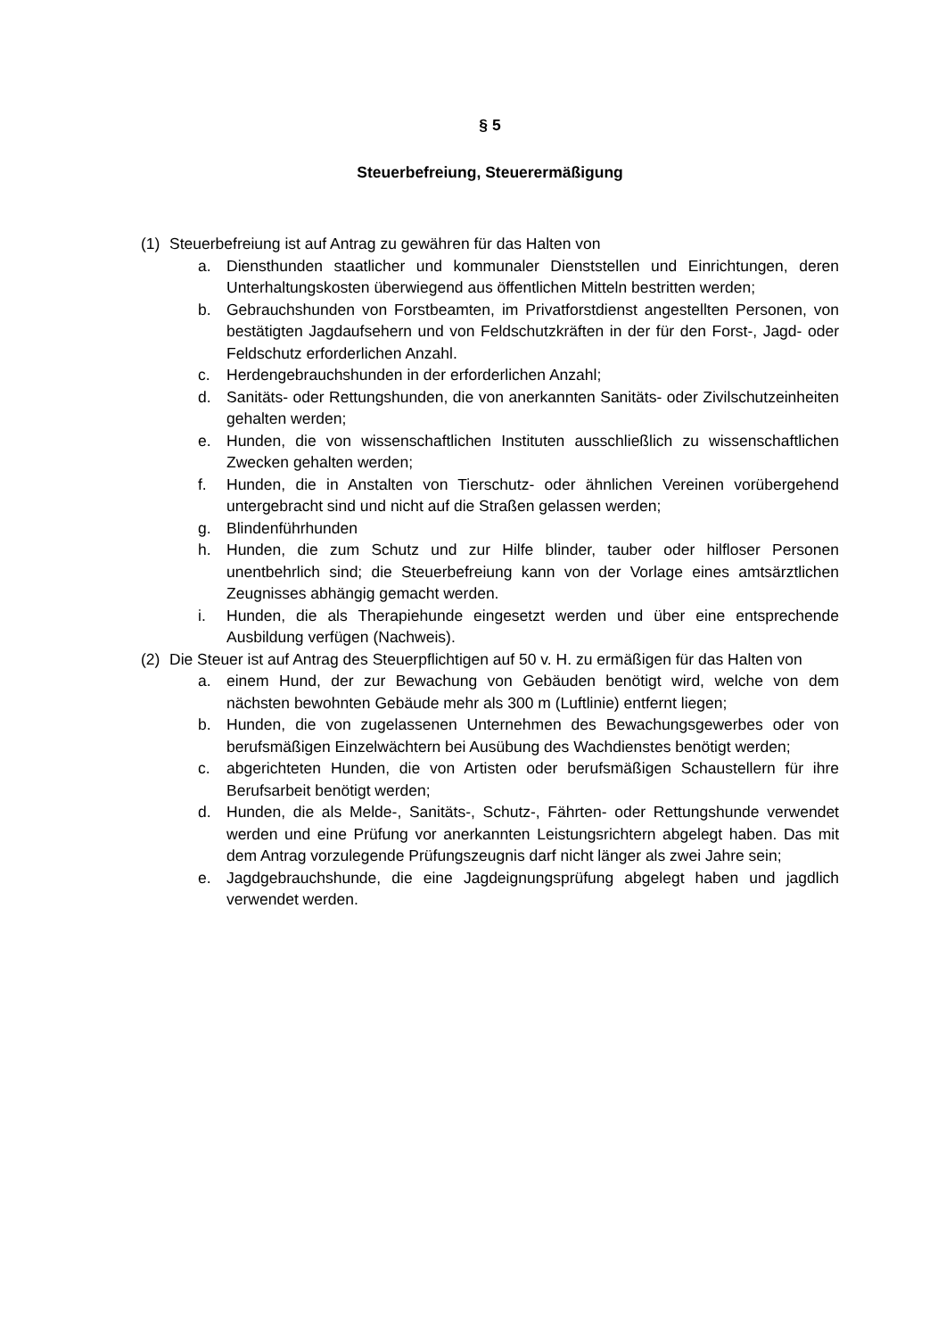§ 5
Steuerbefreiung, Steuerermäßigung
(1) Steuerbefreiung ist auf Antrag zu gewähren für das Halten von
a. Diensthunden staatlicher und kommunaler Dienststellen und Einrichtungen, deren Unterhaltungskosten überwiegend aus öffentlichen Mitteln bestritten werden;
b. Gebrauchshunden von Forstbeamten, im Privatforstdienst angestellten Personen, von bestätigten Jagdaufsehern und von Feldschutzkräften in der für den Forst-, Jagd- oder Feldschutz erforderlichen Anzahl.
c. Herdengebrauchshunden in der erforderlichen Anzahl;
d. Sanitäts- oder Rettungshunden, die von anerkannten Sanitäts- oder Zivilschutzeinheiten gehalten werden;
e. Hunden, die von wissenschaftlichen Instituten ausschließlich zu wissenschaftlichen Zwecken gehalten werden;
f. Hunden, die in Anstalten von Tierschutz- oder ähnlichen Vereinen vorübergehend untergebracht sind und nicht auf die Straßen gelassen werden;
g. Blindenführhunden
h. Hunden, die zum Schutz und zur Hilfe blinder, tauber oder hilfloser Personen unentbehrlich sind; die Steuerbefreiung kann von der Vorlage eines amtsärztlichen Zeugnisses abhängig gemacht werden.
i. Hunden, die als Therapiehunde eingesetzt werden und über eine entsprechende Ausbildung verfügen (Nachweis).
(2) Die Steuer ist auf Antrag des Steuerpflichtigen auf 50 v. H. zu ermäßigen für das Halten von
a. einem Hund, der zur Bewachung von Gebäuden benötigt wird, welche von dem nächsten bewohnten Gebäude mehr als 300 m (Luftlinie) entfernt liegen;
b. Hunden, die von zugelassenen Unternehmen des Bewachungsgewerbes oder von berufsmäßigen Einzelwächtern bei Ausübung des Wachdienstes benötigt werden;
c. abgerichteten Hunden, die von Artisten oder berufsmäßigen Schaustellern für ihre Berufsarbeit benötigt werden;
d. Hunden, die als Melde-, Sanitäts-, Schutz-, Fährten- oder Rettungshunde verwendet werden und eine Prüfung vor anerkannten Leistungsrichtern abgelegt haben. Das mit dem Antrag vorzulegende Prüfungszeugnis darf nicht länger als zwei Jahre sein;
e. Jagdgebrauchshunde, die eine Jagdeignungsprüfung abgelegt haben und jagdlich verwendet werden.